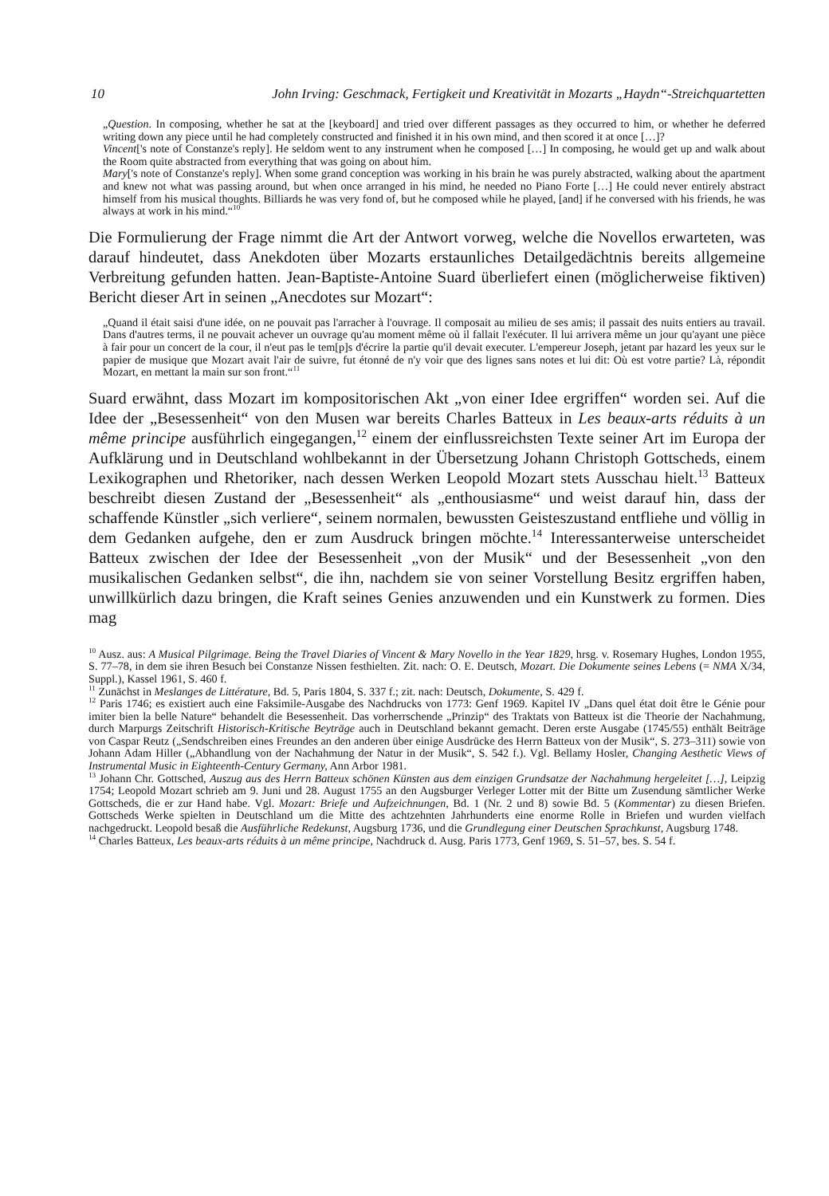10 John Irving: Geschmack, Fertigkeit und Kreativität in Mozarts „Haydn“-Streichquartetten
„Question. In composing, whether he sat at the [keyboard] and tried over different passages as they occurred to him, or whether he deferred writing down any piece until he had completely constructed and finished it in his own mind, and then scored it at once […]?
Vincent['s note of Constanze's reply]. He seldom went to any instrument when he composed […] In composing, he would get up and walk about the Room quite abstracted from everything that was going on about him.
Mary['s note of Constanze's reply]. When some grand conception was working in his brain he was purely abstracted, walking about the apartment and knew not what was passing around, but when once arranged in his mind, he needed no Piano Forte […] He could never entirely abstract himself from his musical thoughts. Billiards he was very fond of, but he composed while he played, [and] if he conversed with his friends, he was always at work in his mind.“<sup>10</sup>
Die Formulierung der Frage nimmt die Art der Antwort vorweg, welche die Novellos erwarteten, was darauf hindeutet, dass Anekdoten über Mozarts erstaunliches Detail­gedächtnis bereits allgemeine Verbreitung gefunden hatten. Jean-Baptiste-Antoine Suard überliefert einen (möglicherweise fiktiven) Bericht dieser Art in seinen „Anecdotes sur Mozart“:
„Quand il était saisi d'une idée, on ne pouvait pas l'arracher à l'ouvrage. Il composait au milieu de ses amis; il passait des nuits entiers au travail. Dans d'autres terms, il ne pouvait achever un ouvrage qu'au moment même où il fallait l'exécuter. Il lui arrivera même un jour qu'ayant une pièce à fair pour un concert de la cour, il n'eut pas le tem[p]s d'écrire la partie qu'il devait executer. L'empereur Joseph, jetant par hazard les yeux sur le papier de musique que Mozart avait l'air de suivre, fut étonné de n'y voir que des lignes sans notes et lui dit: Où est votre partie? Là, répondit Mozart, en mettant la main sur son front.“<sup>11</sup>
Suard erwähnt, dass Mozart im kompositorischen Akt „von einer Idee ergriffen“ worden sei. Auf die Idee der „Besessenheit“ von den Musen war bereits Charles Batteux in Les beaux-arts réduits à un même principe ausführlich eingegangen,<sup>12</sup> einem der einfluss­reichsten Texte seiner Art im Europa der Aufklärung und in Deutschland wohlbekannt in der Übersetzung Johann Christoph Gottscheds, einem Lexikographen und Rhetori­ker, nach dessen Werken Leopold Mozart stets Ausschau hielt.<sup>13</sup> Batteux beschreibt diesen Zustand der „Besessenheit“ als „enthousiasme“ und weist darauf hin, dass der schaffende Künstler „sich verliere“, seinem normalen, bewussten Geisteszustand ent­fliehe und völlig in dem Gedanken aufgehe, den er zum Ausdruck bringen möchte.<sup>14</sup> Interessanterweise unterscheidet Batteux zwischen der Idee der Besessenheit „von der Musik“ und der Besessenheit „von den musikalischen Gedanken selbst“, die ihn, nachdem sie von seiner Vorstellung Besitz ergriffen haben, unwillkürlich dazu bringen, die Kraft seines Genies anzuwenden und ein Kunstwerk zu formen. Dies mag
<sup>10</sup> Ausz. aus: A Musical Pilgrimage. Being the Travel Diaries of Vincent & Mary Novello in the Year 1829, hrsg. v. Rosemary Hughes, London 1955, S. 77–78, in dem sie ihren Besuch bei Constanze Nissen festhielten. Zit. nach: O. E. Deutsch, Mozart. Die Dokumente seines Lebens (= NMA X/34, Suppl.), Kassel 1961, S. 460 f.
<sup>11</sup> Zunächst in Meslanges de Littérature, Bd. 5, Paris 1804, S. 337 f.; zit. nach: Deutsch, Dokumente, S. 429 f.
<sup>12</sup> Paris 1746; es existiert auch eine Faksimile-Ausgabe des Nachdrucks von 1773: Genf 1969. Kapitel IV „Dans quel état doit être le Génie pour imiter bien la belle Nature“ behandelt die Besessenheit. Das vorherrschende „Prinzip“ des Traktats von Batteux ist die Theorie der Nachahmung, durch Marpurgs Zeitschrift Historisch-Kritische Beyträge auch in Deutschland bekannt gemacht. Deren erste Ausgabe (1745/55) enthält Beiträge von Caspar Reutz („Sendschreiben eines Freundes an den anderen über einige Ausdrücke des Herrn Batteux von der Musik“, S. 273–311) sowie von Johann Adam Hiller („Abhandlung von der Nachahmung der Natur in der Musik“, S. 542 f.). Vgl. Bellamy Hosler, Changing Aesthetic Views of Instrumental Music in Eighteenth-Century Germany, Ann Arbor 1981.
<sup>13</sup> Johann Chr. Gottsched, Auszug aus des Herrn Batteux schönen Künsten aus dem einzigen Grundsatze der Nachah­mung hergeleitet […], Leipzig 1754; Leopold Mozart schrieb am 9. Juni und 28. August 1755 an den Augsburger Ver­leger Lotter mit der Bitte um Zusendung sämtlicher Werke Gottscheds, die er zur Hand habe. Vgl. Mozart: Briefe und Aufzeichnungen, Bd. 1 (Nr. 2 und 8) sowie Bd. 5 (Kommentar) zu diesen Briefen. Gottscheds Werke spielten in Deutsch­land um die Mitte des achtzehnten Jahrhunderts eine enorme Rolle in Briefen und wurden vielfach nachgedruckt. Leopold besaß die Ausführliche Redekunst, Augsburg 1736, und die Grundlegung einer Deutschen Sprachkunst, Augsburg 1748.
<sup>14</sup> Charles Batteux, Les beaux-arts réduits à un même principe, Nachdruck d. Ausg. Paris 1773, Genf 1969, S. 51–57, bes. S. 54 f.